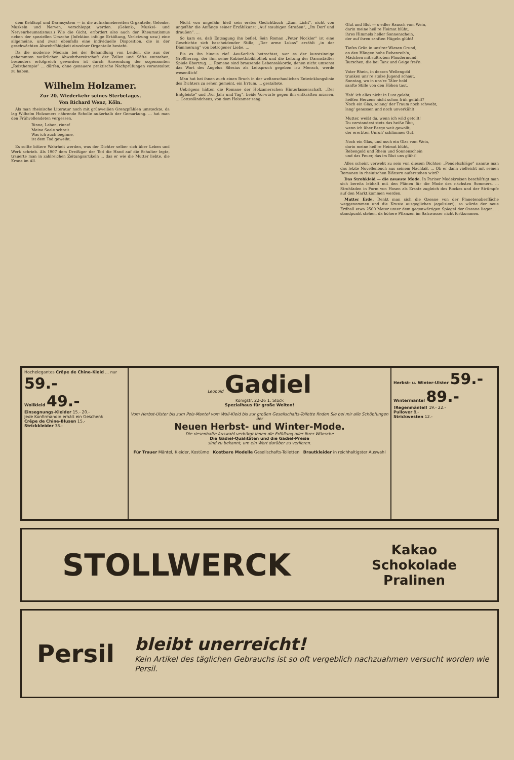dem Kehlkopf und Darmsystem — in die aufnahmebereiten Organteile, Gelenke, Muskeln und Nerven, verschleppt werden. (Gelenk-, Muskel- und Nervenrheumatismus.) Wie die Gicht, erfordert also auch der Rheumatismus neben der speziellen Ursache (Infektion infolge Erkältung, Verletzung usw.) eine allgemeine, und zwar ebenfalls eine individuelle Disposition, die in der geschwächten Abwehrfähigkeit einzelner Organteile besteht.
Da die moderne Medizin bei der Behandlung von Leiden, die aus der gehemmten natürlichen Abwehrbereitschaft der Zellen und Säfte entstehen, besonders erfolgreich geworden ist durch Anwendung der sogenannten „Reiztherapie“ ... dürfen, ohne genauere praktische Nachprüfungen veranstaltet zu haben.
Wilhelm Holzamer.
Zur 20. Wiederkehr seines Sterbetages.
Von Richard Wenz, Köln.
Als man rheinische Literatur noch mit grünweißen Grenzpfählen umsteckte, da lag Wilhelm Holzamers nährende Scholle außerhalb der Gemarkung. ... hat man den Frühvollendeten vergessen.
Rinne, Leben, rinne!
Meine Seele schreit.
Was ich auch beginne,
ist dem Tod geweiht.
Es sollte bittere Wahrheit werden, was der Dichter selber sich über Leben und Werk schrieb. Als 1907 dem Dreißiger der Tod die Hand auf die Schulter legte, trauerte man in zahlreichen Zeitungsartikeln ... das er wie die Mutter liebte, die Krone im All.
Nicht von ungefähr hieß sein erstes Gedichtbuch „Zum Licht“, nicht von ungefähr die Anfänge seiner Erzählkunst „Auf staubigen Straßen“, „Im Dorf und draußen“. ...
So kam es, daß Entsagung ihn befiel. Sein Roman „Peter Nockler“ ist eine Geschichte sich bescheidender Stille; „Der arme Lukas“ erzählt „in der Dämmerung“ von betrogener Liebe. ...
Bis es ihn hinaus rief. Aeußerlich betrachtet, war es der kunstsinnige Großherzog, der ihm seine Kabinettsbibliothek und die Leitung der Darmstädter Spiele übertrug. ... Romane sind brausende Lebensakkorde, denen nicht umsonst das Wort des Angelus Silesius als Leitspruch gegeben ist: Mensch, werde wesentlich!
Man hat bei ihnen auch einen Bruch in der weltanschaulichen Entwicklungslinie des Dichters zu sehen gemeint, ein Irrtum, ... gestaltete.
Uebrigens hätten die Romane der Holzamerschen Hinterlassenschaft, „Der Entgleiste“ und „Vor Jahr und Tag“, beide Vorwürfe gegen ihn entkräften müssen, ... Gottesländchens, von dem Holzamer sang:
Glut und Blut — o edler Rausch vom Wein,
darin meine heil're Heimat blüht,
ihres Himmels heller Sonnenschein,
der auf ihren sanften Hügeln glüht!
Tiefes Grün in uns'rer Wiesen Grund,
an den Hängen hohe Rebenreih'n,
Mädchen mit süßrotem Plaudermund,
Burschen, die bei Tanz und Geige frei'n.
Vater Rhein, in dessen Wellengold
trunken uns're stolze Jugend schaut,
Sonntag, wo in uns're Täler hold
sanfte Stille von den Höhen taut.
Hab' ich alles nicht in Lust gelebt,
heißen Herzens nicht schon früh gefühlt?
Noch ein Glas, solang' der Traum noch schwebt,
lang' genossen und noch unverkühlt!
Mutter, weißt du, wenn ich wild getollt!
Du verstandest stets das heiße Blut,
wenn ich über Berge weit gewollt,
der ererbten Unruh' schlimmes Gut.
Noch ein Glas, und noch ein Glas vom Wein,
darin meine heil're Heimat blüht,
Rebengold und Rhein und Sonnenschein
und das Feuer, das im Blut uns glüht!
Alles scheint verweht zu sein von diesem Dichter; „Pendelschläge“ nannte man das letzte Novellenbuch aus seinem Nachlaß. ... Ob er dann vielleicht mit seinen Romanen in rheinischen Blättern auferstehen wird?
Das Strohkleid — die neueste Mode. In Pariser Modekreisen beschäftigt man sich bereits lebhaft mit den Plänen für die Mode des nächsten Sommers. ... Strohfaden in Form von Hosen als Ersatz zugleich des Rockes und der Strümpfe auf den Markt kommen werden.
Mutter Erde. Denkt man sich die Ozeane von der Planetenoberfläche weggenommen und die Kruste ausgeglichen (egalisiert), so würde der neue Erdball etwa 2500 Meter unter dem gegenwärtigen Spiegel der Ozeane liegen. ... standpunkt stehen, da höhere Pflanzen im Salzwasser nicht fortkommen.
Hochelegantes Crêpe de Chine-Kleid ... nur 59.-
Wollkleid 49.-
Einsegnungs-Kleider 15.- 20.-
Jede Konfirmandin erhält ein Geschenk
Crêpe de Chine-Blusen 15.-
Strickkleider 38.-
Leopold Gadiel
Königstr. 22-26 1. Stock
Spezialhaus für große Weiten!
Vom Herbst-Ulster bis zum Pelz-Mantel vom Woll-Kleid bis zur großen Gesellschafts-Toilette finden Sie bei mir alle Schöpfungen der
Neuen Herbst- und Winter-Mode.
Die riesenhafte Auswahl verbürgt Ihnen die Erfüllung aller Ihrer Wünsche
Die Gadiel-Qualitäten und die Gadiel-Preise
sind zu bekannt, um ein Wort darüber zu verlieren.
Für Trauer Mäntel, Kleider, Kostüme Kostbare Modelle Gesellschafts-Toiletten Brautkleider in reichhaltigster Auswahl
Herbst- u. Winter-Ulster 59.-
Wintermantel 89.-
!Regenmäntel! 19.- 22.-
Pullover 8.-
Strickwesten 12.-
STOLLWERCK Kakao
Schokolade
Pralinen
Persil
bleibt unerreicht!
Kein Artikel des täglichen Gebrauchs ist so oft vergeblich nachzuahmen versucht worden wie Persil.